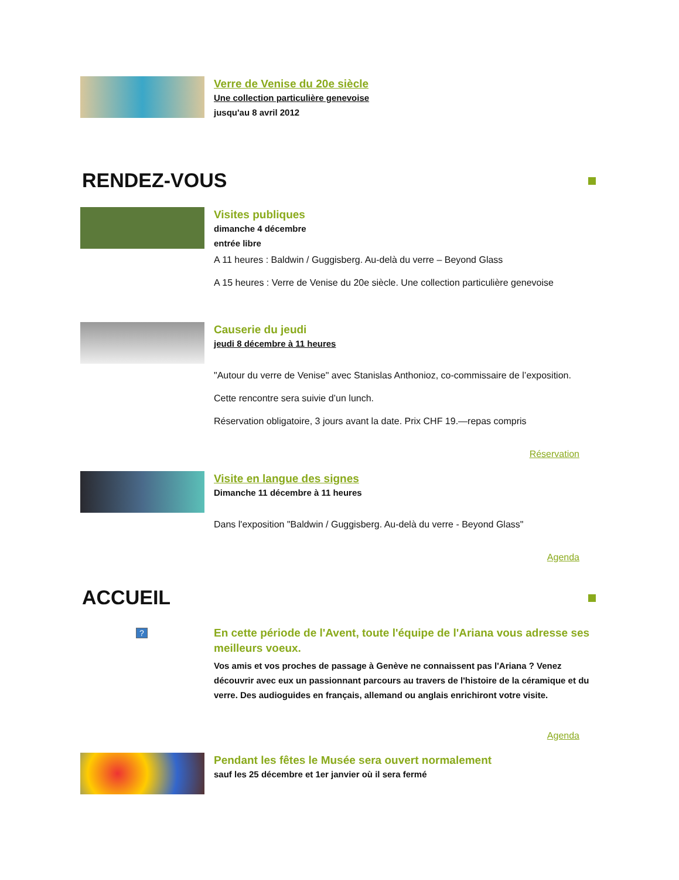Verre de Venise du 20e siècle
Une collection particulière genevoise
jusqu'au 8 avril 2012
RENDEZ-VOUS
Visites publiques
dimanche 4 décembre
entrée libre
A 11 heures : Baldwin / Guggisberg. Au-delà du verre – Beyond Glass
A 15 heures : Verre de Venise du 20e siècle. Une collection particulière genevoise
Causerie du jeudi
jeudi 8 décembre à 11 heures
"Autour du verre de Venise" avec Stanislas Anthonioz, co-commissaire de l’exposition.
Cette rencontre sera suivie d’un lunch.
Réservation obligatoire, 3 jours avant la date. Prix CHF 19.—repas compris
Réservation
Visite en langue des signes
Dimanche 11 décembre à 11 heures
Dans l'exposition "Baldwin / Guggisberg. Au-delà du verre - Beyond Glass"
Agenda
ACCUEIL
?
En cette période de l'Avent, toute l'équipe de l'Ariana vous adresse ses meilleurs voeux.
Vos amis et vos proches de passage à Genève ne connaissent pas l'Ariana ? Venez découvrir avec eux un passionnant parcours au travers de l'histoire de la céramique et du verre. Des audioguides en français, allemand ou anglais enrichiront votre visite.
Agenda
Pendant les fêtes le Musée sera ouvert normalement
sauf les 25 décembre et 1er janvier où il sera fermé